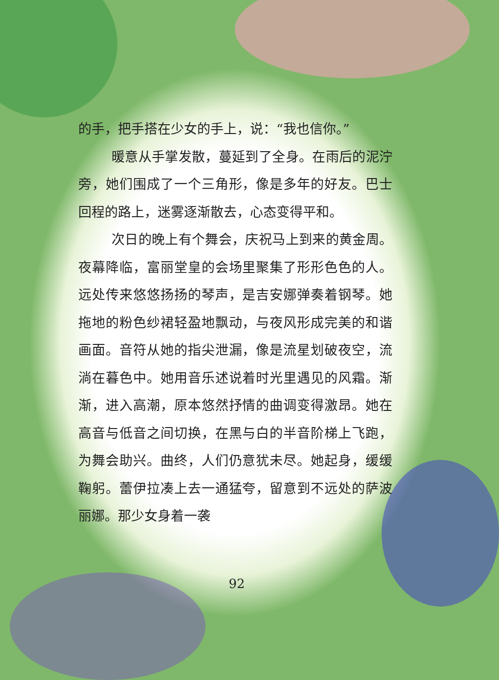的手，把手搭在少女的手上，说：“我也信你。”
暖意从手掌发散，蔓延到了全身。在雨后的泥泞旁，她们围成了一个三角形，像是多年的好友。巴士回程的路上，迷雾逐渐散去，心态变得平和。
次日的晚上有个舞会，庆祝马上到来的黄金周。夜幕降临，富丽堂皇的会场里聚集了形形色色的人。远处传来悠悠扬扬的琴声，是吉安娜弹奏着钢琴。她拖地的粉色纱裙轻盈地飘动，与夜风形成完美的和谐画面。音符从她的指尖泄漏，像是流星划破夜空，流淌在暮色中。她用音乐述说着时光里遇见的风霜。渐渐，进入高潮，原本悠然抒情的曲调变得激昂。她在高音与低音之间切换，在黑与白的半音阶梯上飞跑，为舞会助兴。曲终，人们仍意犹未尽。她起身，缓缓鞠躬。蕾伊拉凑上去一通猛夸，留意到不远处的萨波丽娜。那少女身着一袭
92